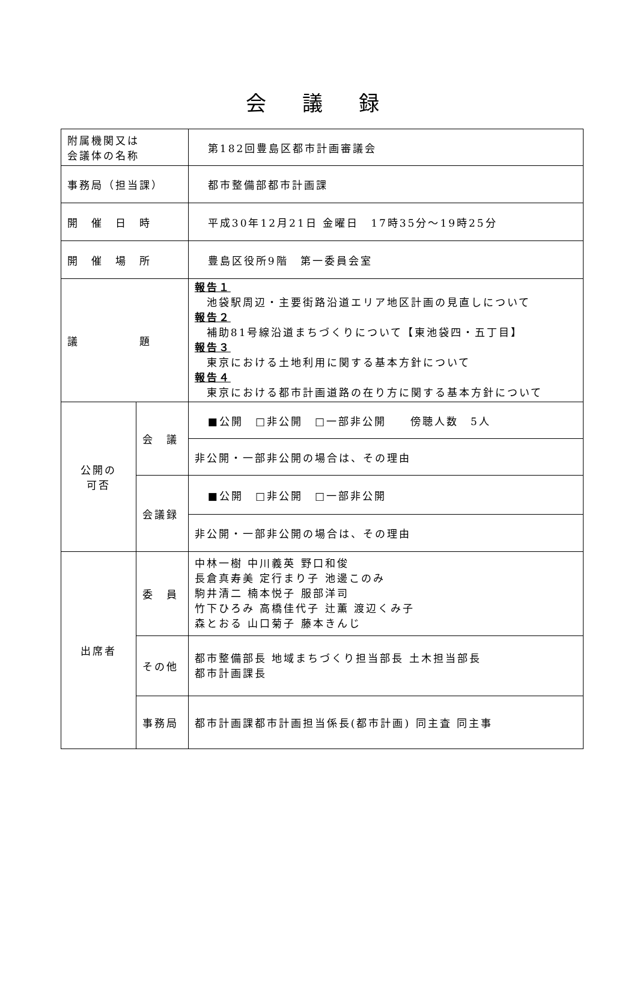会議録
| 附属機関又は 会議体の名称 | | 第182回豊島区都市計画審議会 |
| 事務局（担当課） | | 都市整備部都市計画課 |
| 開 催 日 時 | | 平成30年12月21日 金曜日 17時35分～19時25分 |
| 開 催 場 所 | | 豊島区役所9階 第一委員会室 |
| 議 題 | | 報告１ 池袋駅周辺・主要街路沿道エリア地区計画の見直しについて 報告２ 補助81号線沿道まちづくりについて【東池袋四・五丁目】 報告３ 東京における土地利用に関する基本方針について 報告４ 東京における都市計画道路の在り方に関する基本方針について |
| 公開の 可否 | 会 議 | ■公開 □非公開 □一部非公開 傍聴人数 5人 |
| | | 非公開・一部非公開の場合は、その理由 |
| | 会議録 | ■公開 □非公開 □一部非公開 |
| | | 非公開・一部非公開の場合は、その理由 |
| 出席者 | 委 員 | 中林一樹 中川義英 野口和俊 長倉真寿美 定行まり子 池邊このみ 駒井清二 楠本悦子 服部洋司 竹下ひろみ 高橋佳代子 辻薫 渡辺くみ子 森とおる 山口菊子 藤本きんじ |
| | その他 | 都市整備部長 地域まちづくり担当部長 土木担当部長 都市計画課長 |
| | 事務局 | 都市計画課都市計画担当係長(都市計画) 同主査 同主事 |